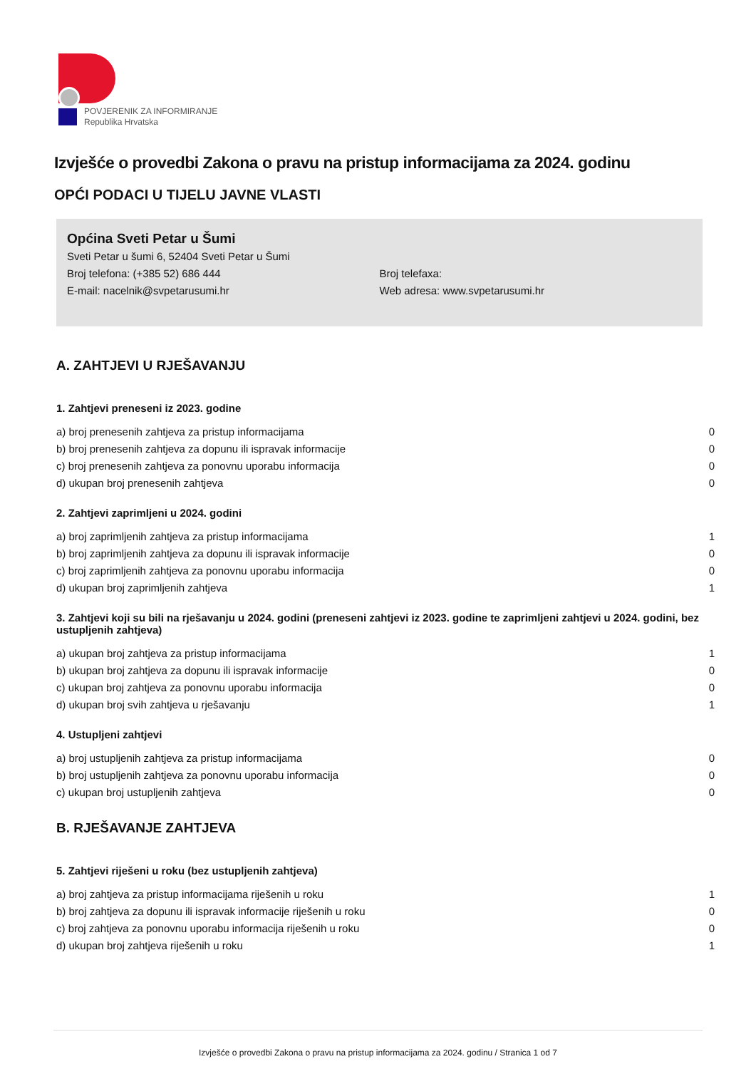POVJERENIK ZA INFORMIRANJE
Republika Hrvatska
Izvješće o provedbi Zakona o pravu na pristup informacijama za 2024. godinu
OPĆI PODACI U TIJELU JAVNE VLASTI
Općina Sveti Petar u Šumi
Sveti Petar u šumi 6, 52404 Sveti Petar u Šumi
Broj telefona: (+385 52) 686 444 Broj telefaxa:
E-mail: nacelnik@svpetarusumi.hr Web adresa: www.svpetarusumi.hr
A. ZAHTJEVI U RJEŠAVANJU
1. Zahtjevi preneseni iz 2023. godine
| a) broj prenesenih zahtjeva za pristup informacijama | 0 |
| b) broj prenesenih zahtjeva za dopunu ili ispravak informacije | 0 |
| c) broj prenesenih zahtjeva za ponovnu uporabu informacija | 0 |
| d) ukupan broj prenesenih zahtjeva | 0 |
2. Zahtjevi zaprimljeni u 2024. godini
| a) broj zaprimljenih zahtjeva za pristup informacijama | 1 |
| b) broj zaprimljenih zahtjeva za dopunu ili ispravak informacije | 0 |
| c) broj zaprimljenih zahtjeva za ponovnu uporabu informacija | 0 |
| d) ukupan broj zaprimljenih zahtjeva | 1 |
3. Zahtjevi koji su bili na rješavanju u 2024. godini (preneseni zahtjevi iz 2023. godine te zaprimljeni zahtjevi u 2024. godini, bez ustupljenih zahtjeva)
| a) ukupan broj zahtjeva za pristup informacijama | 1 |
| b) ukupan broj zahtjeva za dopunu ili ispravak informacije | 0 |
| c) ukupan broj zahtjeva za ponovnu uporabu informacija | 0 |
| d) ukupan broj svih zahtjeva u rješavanju | 1 |
4. Ustupljeni zahtjevi
| a) broj ustupljenih zahtjeva za pristup informacijama | 0 |
| b) broj ustupljenih zahtjeva za ponovnu uporabu informacija | 0 |
| c) ukupan broj ustupljenih zahtjeva | 0 |
B. RJEŠAVANJE ZAHTJEVA
5. Zahtjevi riješeni u roku (bez ustupljenih zahtjeva)
| a) broj zahtjeva za pristup informacijama riješenih u roku | 1 |
| b) broj zahtjeva za dopunu ili ispravak informacije riješenih u roku | 0 |
| c) broj zahtjeva za ponovnu uporabu informacija riješenih u roku | 0 |
| d) ukupan broj zahtjeva riješenih u roku | 1 |
Izvješće o provedbi Zakona o pravu na pristup informacijama za 2024. godinu / Stranica 1 od 7